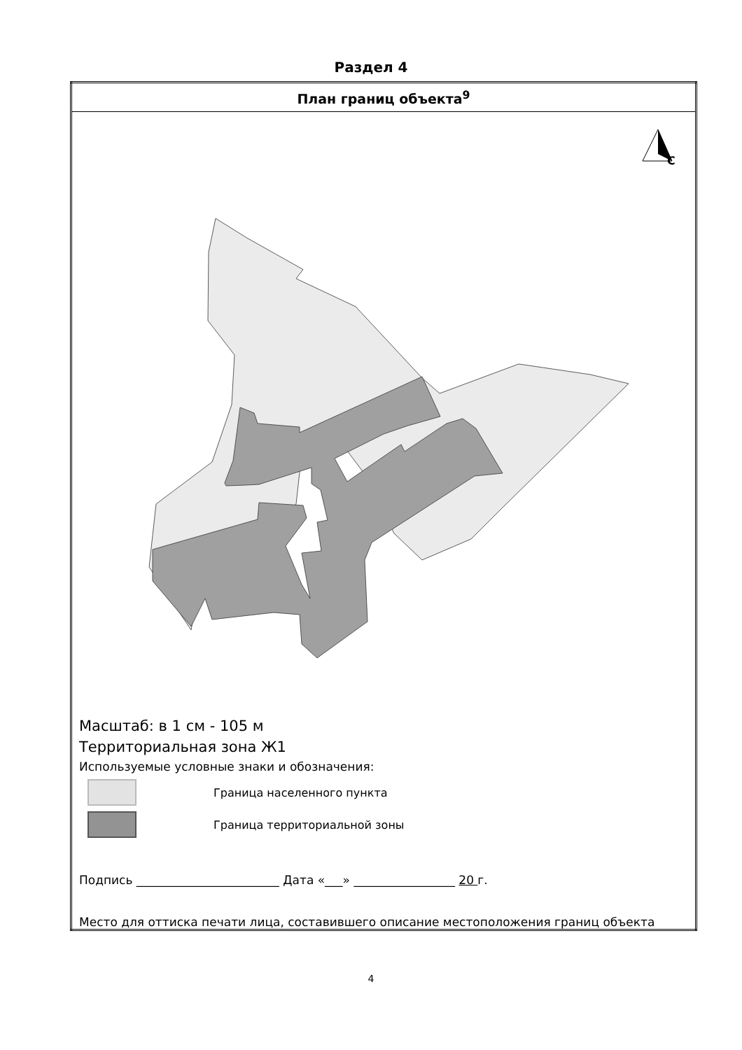Раздел 4
| План границ объекта<sup>9</sup> |
| С Масштаб: в 1 см - 105 м Территориальная зона Ж1 Используемые условные знаки и обозначения: Граница населенного пункта Граница территориальной зоны Подпись ________________________ Дата «___» _________________ 20 г. Место для оттиска печати лица, составившего описание местоположения границ объекта |
4